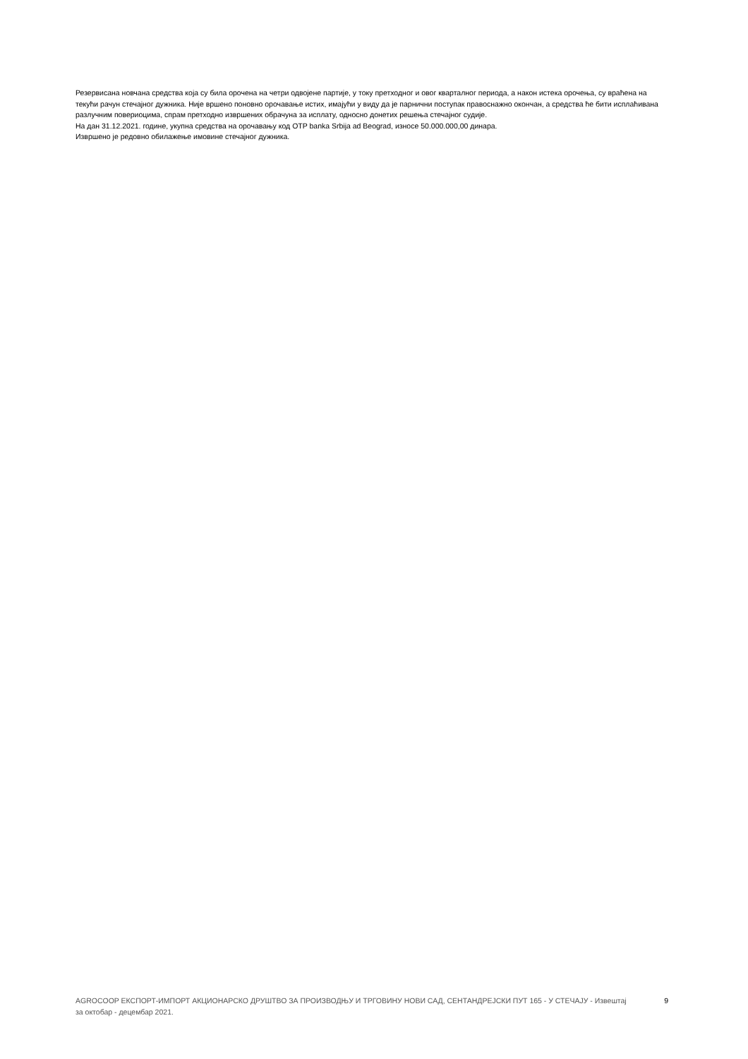Резервисана новчана средства која су била орочена на четри одвојене партије, у току претходног и овог кварталног периода, а након истека орочења, су враћена на текући рачун стечајног дужника. Није вршено поновно орочавање истих, имајући у виду да је парнични поступак правоснажно окончан, а средства ће бити исплаћивана разлучним повериоцима, спрам претходно извршених обрачуна за исплату, односно донетих решења стечајног судије.
На дан 31.12.2021. године, укупна средства на орочавању код OTP banka Srbija ad Beograd, износе 50.000.000,00 динара.
Извршено је редовно обилажење имовине стечајног дужника.
AGROCOOP ЕКСПОРТ-ИМПОРТ АКЦИОНАРСКО ДРУШТВО ЗА ПРОИЗВОДЊУ И ТРГОВИНУ НОВИ САД, СЕНТАНДРЕЈСКИ ПУТ 165 - У СТЕЧАЈУ - Извештај за октобар - децембар 2021.
9